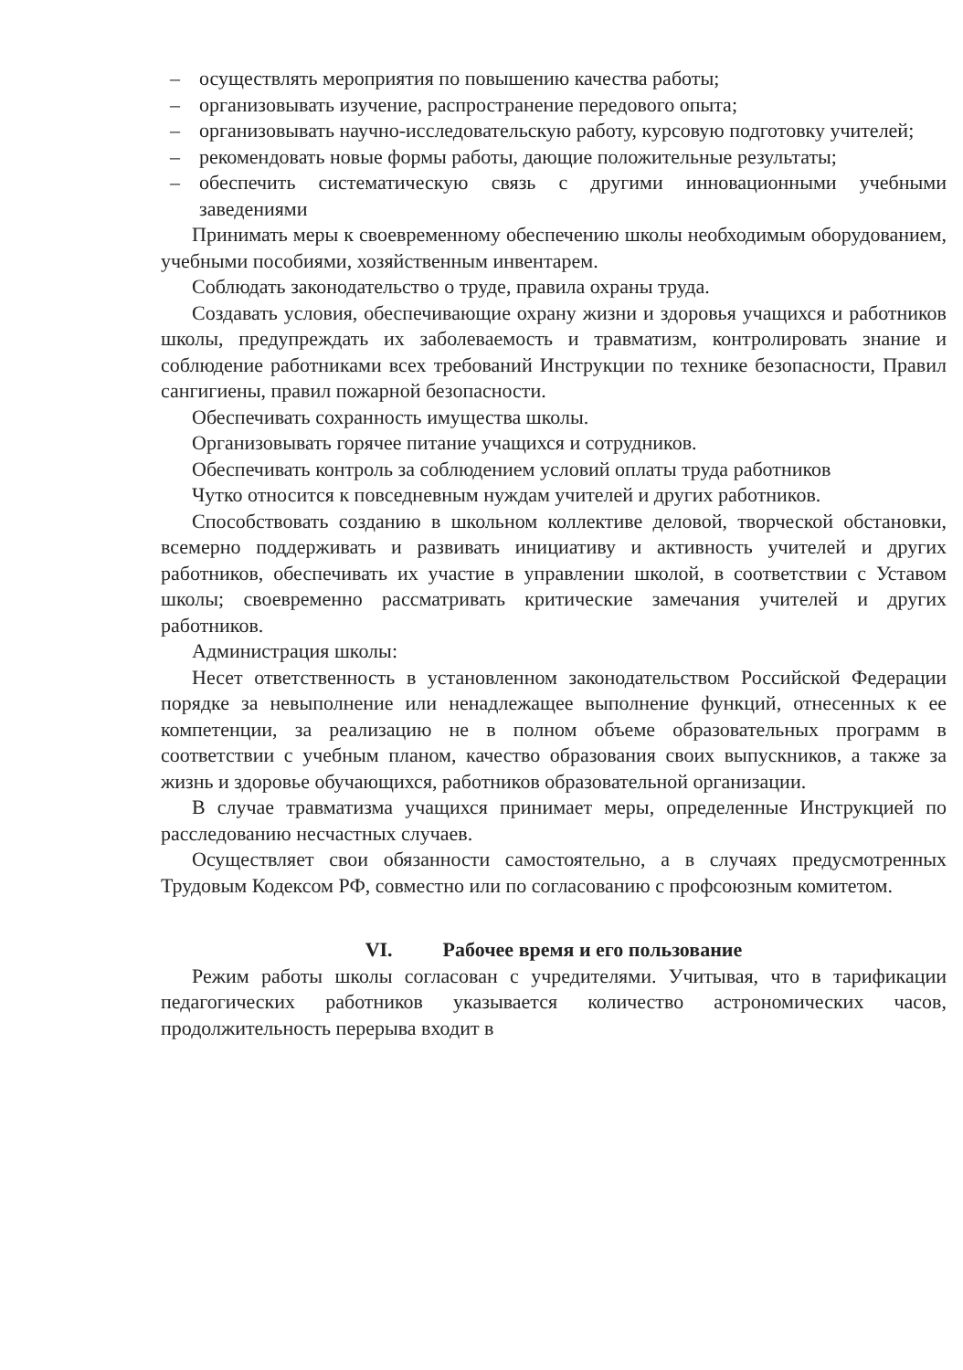– осуществлять мероприятия по повышению качества работы;
– организовывать изучение, распространение передового опыта;
– организовывать научно-исследовательскую работу, курсовую подготовку учителей;
– рекомендовать новые формы работы, дающие положительные результаты;
– обеспечить систематическую связь с другими инновационными учебными заведениями
Принимать меры к своевременному обеспечению школы необходимым оборудованием, учебными пособиями, хозяйственным инвентарем.
Соблюдать законодательство о труде, правила охраны труда.
Создавать условия, обеспечивающие охрану жизни и здоровья учащихся и работников школы, предупреждать их заболеваемость и травматизм, контролировать знание и соблюдение работниками всех требований Инструкции по технике безопасности, Правил сангигиены, правил пожарной безопасности.
Обеспечивать сохранность имущества школы.
Организовывать горячее питание учащихся и сотрудников.
Обеспечивать контроль за соблюдением условий оплаты труда работников
Чутко относится к повседневным нуждам учителей и других работников.
Способствовать созданию в школьном коллективе деловой, творческой обстановки, всемерно поддерживать и развивать инициативу и активность учителей и других работников, обеспечивать их участие в управлении школой, в соответствии с Уставом школы; своевременно рассматривать критические замечания учителей и других работников.
Администрация школы:
Несет ответственность в установленном законодательством Российской Федерации порядке за невыполнение или ненадлежащее выполнение функций, отнесенных к ее компетенции, за реализацию не в полном объеме образовательных программ в соответствии с учебным планом, качество образования своих выпускников, а также за жизнь и здоровье обучающихся, работников образовательной организации.
В случае травматизма учащихся принимает меры, определенные Инструкцией по расследованию несчастных случаев.
Осуществляет свои обязанности самостоятельно, а в случаях предусмотренных Трудовым Кодексом РФ, совместно или по согласованию с профсоюзным комитетом.
VI. Рабочее время и его пользование
Режим работы школы согласован с учредителями. Учитывая, что в тарификации педагогических работников указывается количество астрономических часов, продолжительность перерыва входит в